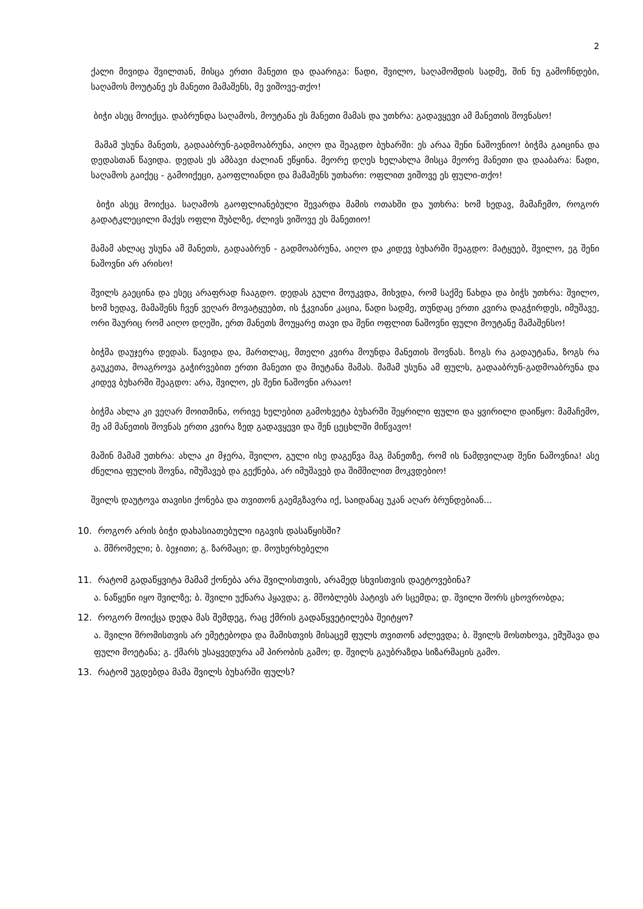2
ქალი მივიდა შვილთან, მისცა ერთი მანეთი და დაარიგა: წადი, შვილო, საღამომდის სადმე, შინ ნუ გამოჩნდები, საღამოს მოუტანე ეს მანეთი მამაშენს, მე ვიშოვე-თქო!
ბიჭი ასეც მოიქცა. დაბრუნდა საღამოს, მოუტანა ეს მანეთი მამას და უთხრა: გადავყევი ამ მანეთის შოვნასო!
მამამ უსუნა მანეთს, გადააბრუნ-გადმოაბრუნა, აიღო და შეაგდო ბუხარში: ეს არაა შენი ნაშოვნიო! ბიჭმა გაიცინა და დედასთან წავიდა. დედას ეს ამბავი ძალიან ეწყინა. მეორე დღეს ხელახლა მისცა მეორე მანეთი და დააბარა: წადი, საღამოს გაიქეც - გამოიქეცი, გაოფლიანდი და მამაშენს უთხარი: ოფლით ვიშოვე ეს ფული-თქო!
ბიჭი ასეც მოიქცა. საღამოს გაოფლიანებული შევარდა მამის ოთახში და უთხრა: ხომ ხედავ, მამაჩემო, როგორ გადატკლეცილი მაქვს ოფლი შუბლზე, ძლივს ვიშოვე ეს მანეთიო!
მამამ ახლაც უსუნა ამ მანეთს, გადააბრუნ - გადმოაბრუნა, აიღო და კიდევ ბუხარში შეაგდო: მატყუებ, შვილო, ეგ შენი ნაშოვნი არ არისო!
შვილს გაეცინა და ესეც არაფრად ჩააგდო. დედას გული მოუკვდა, მიხვდა, რომ საქმე წახდა და ბიჭს უთხრა: შვილო, ხომ ხედავ, მამაშენს ჩვენ ვეღარ მოვატყუებთ, ის ჭკვიანი კაცია, წადი სადმე, თუნდაც ერთი კვირა დაგჭირდეს, იმუშავე, ორი შაურიც რომ აიღო დღეში, ერთ მანეთს მოუყარე თავი და შენი ოფლით ნაშოვნი ფული მოუტანე მამაშენსო!
ბიჭმა დაუჯერა დედას. წავიდა და, მართლაც, მთელი კვირა მოუნდა მანეთის შოვნას. ზოგს რა გადაუტანა, ზოგს რა გაუკეთა, მოაგროვა გაჭირვებით ერთი მანეთი და მიუტანა მამას. მამამ უსუნა ამ ფულს, გადააბრუნ-გადმოაბრუნა და კიდევ ბუხარში შეაგდო: არა, შვილო, ეს შენი ნაშოვნი არააო!
ბიჭმა ახლა კი ვეღარ მოითმინა, ორივე ხელებით გამოხვეტა ბუხარში შეყრილი ფული და ყვირილი დაიწყო: მამაჩემო, მე ამ მანეთის შოვნას ერთი კვირა ზედ გადავყევი და შენ ცეცხლში მიწვავო!
მაშინ მამამ უთხრა: ახლა კი მჯერა, შვილო, გული ისე დაგეწვა მაგ მანეთზე, რომ ის ნამდვილად შენი ნაშოვნია! ასე ძნელია ფულის შოვნა, იმუშავებ და გექნება, არ იმუშავებ და შიმშილით მოკვდებიო!
შვილს დაუტოვა თავისი ქონება და თვითონ გაემგზავრა იქ, საიდანაც უკან აღარ ბრუნდებიან...
10. როგორ არის ბიჭი დახასიათებული იგავის დასაწყისში?
ა. მშრომელი; ბ. ბეჯითი; გ. ზარმაცი; დ. მოუხერხებელი
11. რატომ გადაწყვიტა მამამ ქონება არა შვილისთვის, არამედ სხვისთვის დაეტოვებინა?
ა. ნაწყენი იყო შვილზე; ბ. შვილი უქნარა ჰყავდა; გ. მშობლებს პატივს არ სცემდა; დ. შვილი შორს ცხოვრობდა;
12. როგორ მოიქცა დედა მას შემდეგ, რაც ქმრის გადაწყვეტილება შეიტყო?
ა. შვილი შრომისთვის არ ემეტებოდა და მამისთვის მისაცემ ფულს თვითონ აძლევდა; ბ. შვილს მოსთხოვა, ემუშავა და ფული მოეტანა; გ. ქმარს უსაყვედურა ამ პირობის გამო; დ. შვილს გაუბრაზდა სიზარმაცის გამო.
13. რატომ უგდებდა მამა შვილს ბუხარში ფულს?